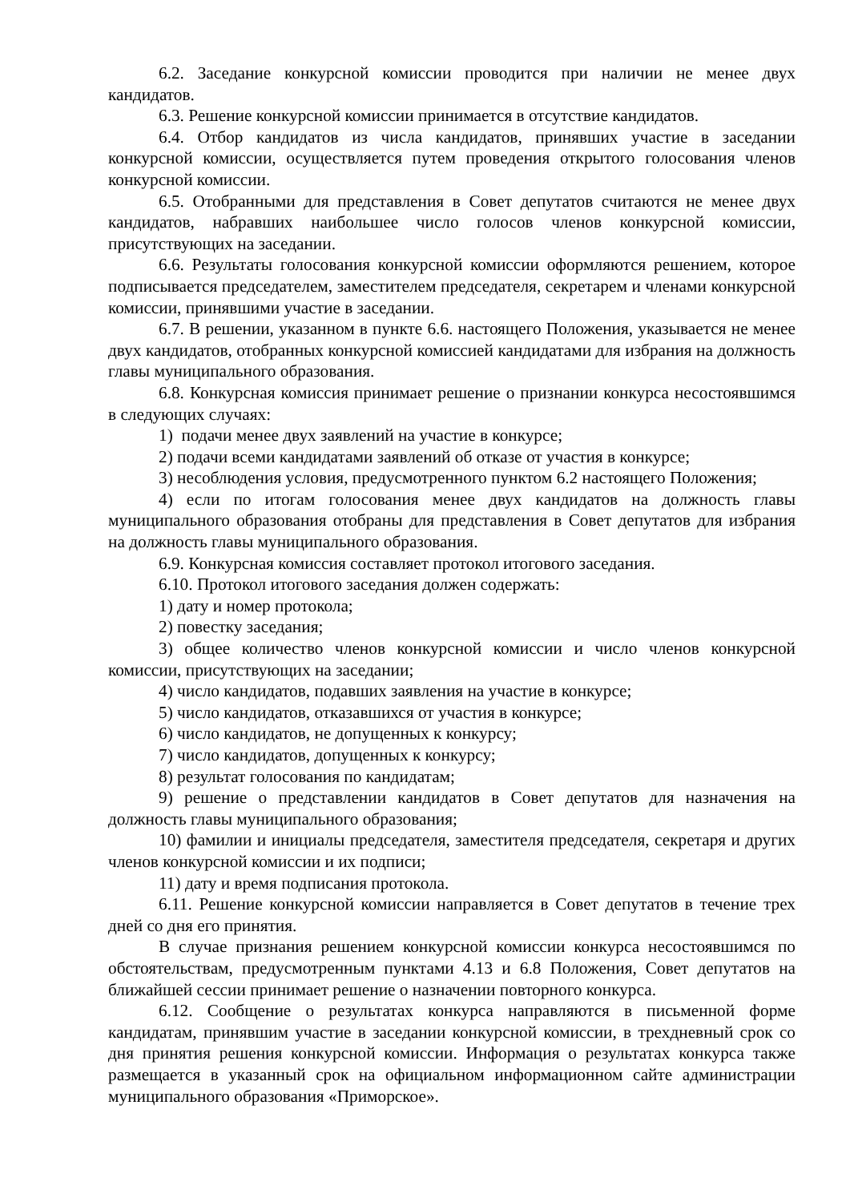6.2. Заседание конкурсной комиссии проводится при наличии не менее двух кандидатов.
6.3. Решение конкурсной комиссии принимается в отсутствие кандидатов.
6.4. Отбор кандидатов из числа кандидатов, принявших участие в заседании конкурсной комиссии, осуществляется путем проведения открытого голосования членов конкурсной комиссии.
6.5. Отобранными для представления в Совет депутатов считаются не менее двух кандидатов, набравших наибольшее число голосов членов конкурсной комиссии, присутствующих на заседании.
6.6. Результаты голосования конкурсной комиссии оформляются решением, которое подписывается председателем, заместителем председателя, секретарем и членами конкурсной комиссии, принявшими участие в заседании.
6.7. В решении, указанном в пункте 6.6. настоящего Положения, указывается не менее двух кандидатов, отобранных конкурсной комиссией кандидатами для избрания на должность главы муниципального образования.
6.8. Конкурсная комиссия принимает решение о признании конкурса несостоявшимся в следующих случаях:
1) подачи менее двух заявлений на участие в конкурсе;
2) подачи всеми кандидатами заявлений об отказе от участия в конкурсе;
3) несоблюдения условия, предусмотренного пунктом 6.2 настоящего Положения;
4) если по итогам голосования менее двух кандидатов на должность главы муниципального образования отобраны для представления в Совет депутатов для избрания на должность главы муниципального образования.
6.9. Конкурсная комиссия составляет протокол итогового заседания.
6.10. Протокол итогового заседания должен содержать:
1) дату и номер протокола;
2) повестку заседания;
3) общее количество членов конкурсной комиссии и число членов конкурсной комиссии, присутствующих на заседании;
4) число кандидатов, подавших заявления на участие в конкурсе;
5) число кандидатов, отказавшихся от участия в конкурсе;
6) число кандидатов, не допущенных к конкурсу;
7) число кандидатов, допущенных к конкурсу;
8) результат голосования по кандидатам;
9) решение о представлении кандидатов в Совет депутатов для назначения на должность главы муниципального образования;
10) фамилии и инициалы председателя, заместителя председателя, секретаря и других членов конкурсной комиссии и их подписи;
11) дату и время подписания протокола.
6.11. Решение конкурсной комиссии направляется в Совет депутатов в течение трех дней со дня его принятия.
В случае признания решением конкурсной комиссии конкурса несостоявшимся по обстоятельствам, предусмотренным пунктами 4.13 и 6.8 Положения, Совет депутатов на ближайшей сессии принимает решение о назначении повторного конкурса.
6.12. Сообщение о результатах конкурса направляются в письменной форме кандидатам, принявшим участие в заседании конкурсной комиссии, в трехдневный срок со дня принятия решения конкурсной комиссии. Информация о результатах конкурса также размещается в указанный срок на официальном информационном сайте администрации муниципального образования «Приморское».